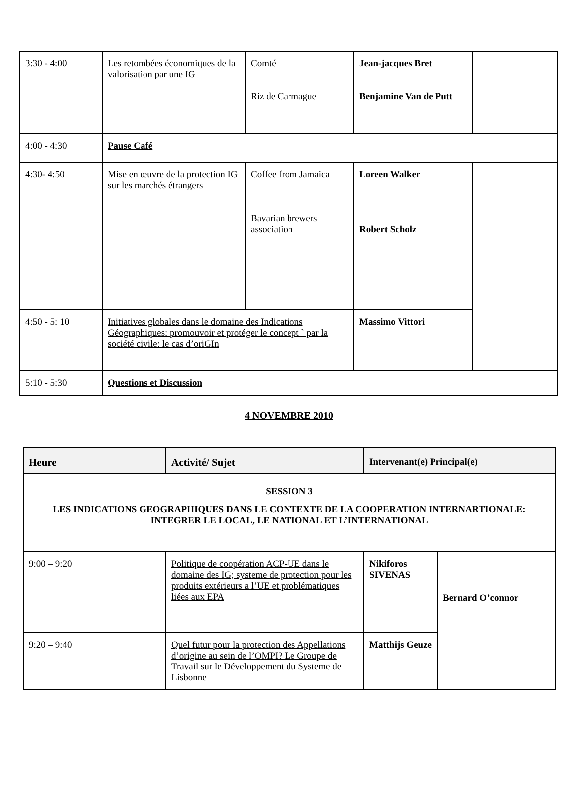| 3:30 - 4:00 | Les retombées économiques de la valorisation par une IG | Comté Riz de Carmague | Jean-jacques Bret Benjamine Van de Putt | |
| 4:00 - 4:30 | Pause Café | | | |
| 4:30- 4:50 | Mise en œuvre de la protection IG sur les marchés étrangers | Coffee from Jamaica Bavarian brewers association | Loreen Walker Robert Scholz | |
| 4:50 - 5: 10 | Initiatives globales dans le domaine des Indications Géographiques: promouvoir et protéger le concept ` par la société civile: le cas d’oriGIn | | Massimo Vittori | |
| 5:10 - 5:30 | Questions et Discussion | | | |
4 NOVEMBRE 2010
| Heure | Activité/ Sujet | Intervenant(e) Principal(e) | |
| --- | --- | --- | --- |
| SESSION 3 LES INDICATIONS GEOGRAPHIQUES DANS LE CONTEXTE DE LA COOPERATION INTERNARTIONALE: INTEGRER LE LOCAL, LE NATIONAL ET L’INTERNATIONAL | | | |
| 9:00 – 9:20 | Politique de coopération ACP-UE dans le domaine des IG; systeme de protection pour les produits extérieurs a l’UE et problématiques liées aux EPA | Nikiforos SIVENAS | Bernard O’connor |
| 9:20 – 9:40 | Quel futur pour la protection des Appellations d’origine au sein de l’OMPI? Le Groupe de Travail sur le Développement du Systeme de Lisbonne | Matthijs Geuze | |